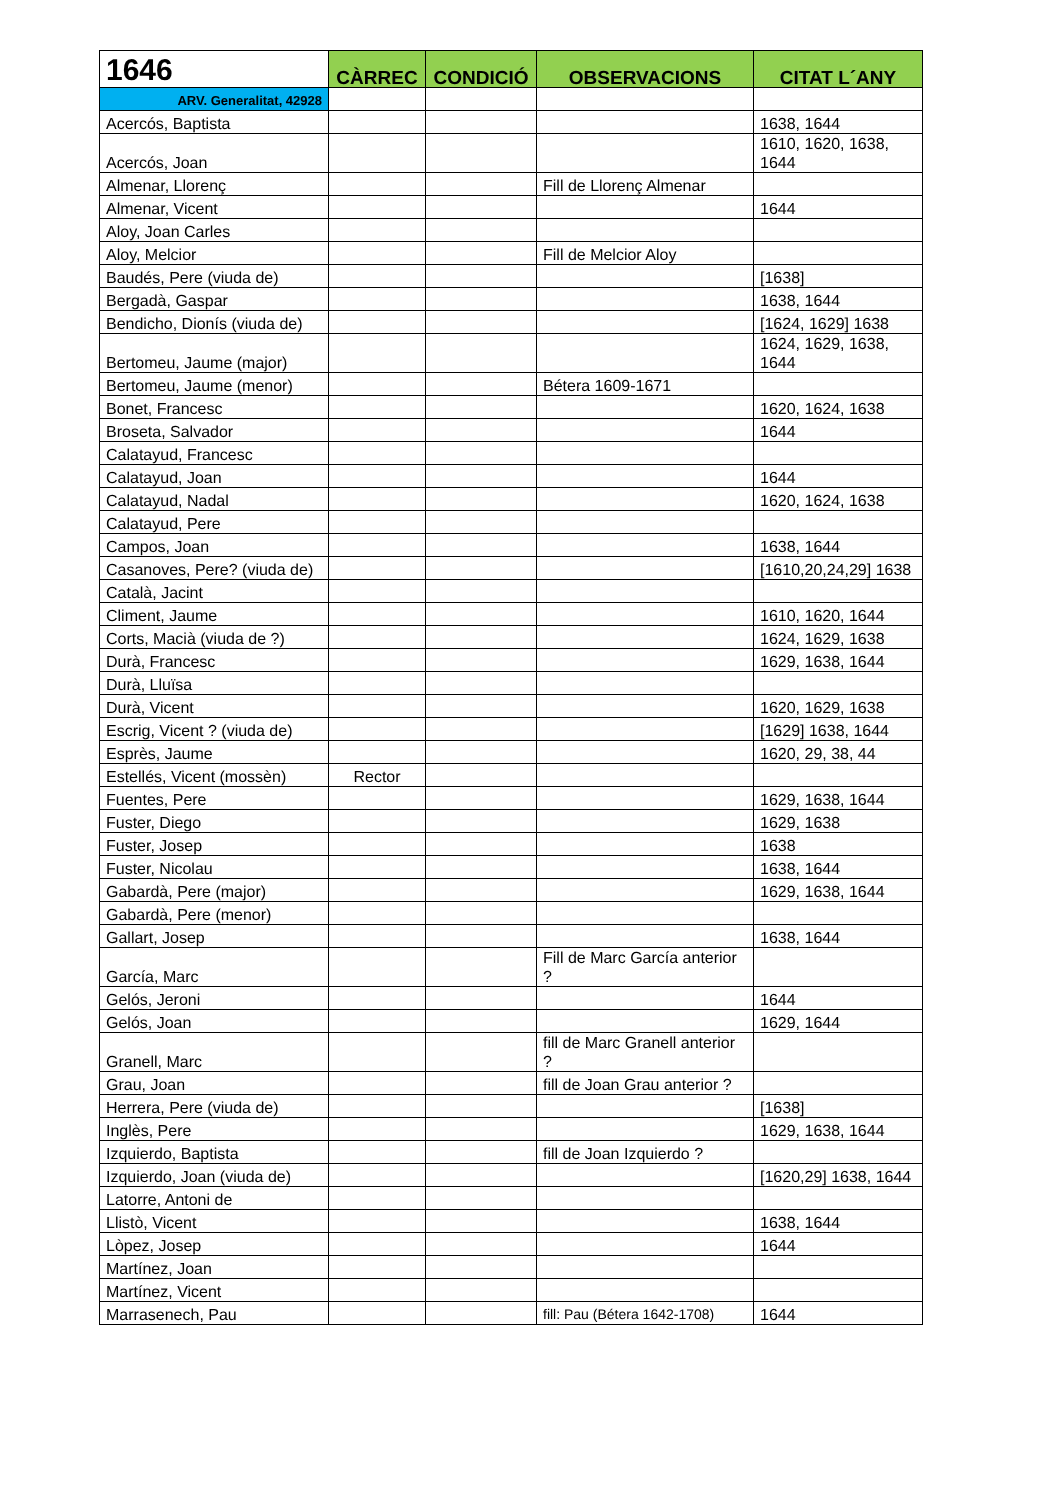| 1646 | CÀRREC | CONDICIÓ | OBSERVACIONS | CITAT L´ANY |
| --- | --- | --- | --- | --- |
| ARV. Generalitat, 42928 | | | | |
| Acercós, Baptista | | | | 1638, 1644 |
| Acercós, Joan | | | | 1610, 1620, 1638, 1644 |
| Almenar, Llorenç | | | Fill de Llorenç Almenar | |
| Almenar, Vicent | | | | 1644 |
| Aloy, Joan Carles | | | | |
| Aloy, Melcior | | | Fill de Melcior Aloy | |
| Baudés, Pere (viuda de) | | | | [1638] |
| Bergadà, Gaspar | | | | 1638, 1644 |
| Bendicho, Dionís (viuda de) | | | | [1624, 1629] 1638 |
| Bertomeu, Jaume (major) | | | | 1624, 1629, 1638, 1644 |
| Bertomeu, Jaume (menor) | | | Bétera 1609-1671 | |
| Bonet, Francesc | | | | 1620, 1624, 1638 |
| Broseta, Salvador | | | | 1644 |
| Calatayud, Francesc | | | | |
| Calatayud, Joan | | | | 1644 |
| Calatayud, Nadal | | | | 1620, 1624, 1638 |
| Calatayud, Pere | | | | |
| Campos, Joan | | | | 1638, 1644 |
| Casanoves, Pere? (viuda de) | | | | [1610,20,24,29] 1638 |
| Català, Jacint | | | | |
| Climent, Jaume | | | | 1610, 1620, 1644 |
| Corts, Macià (viuda de ?) | | | | 1624, 1629, 1638 |
| Durà, Francesc | | | | 1629, 1638, 1644 |
| Durà, Lluïsa | | | | |
| Durà, Vicent | | | | 1620, 1629, 1638 |
| Escrig, Vicent ? (viuda de) | | | | [1629] 1638, 1644 |
| Esprès, Jaume | | | | 1620, 29, 38, 44 |
| Estellés, Vicent (mossèn) | Rector | | | |
| Fuentes, Pere | | | | 1629, 1638, 1644 |
| Fuster, Diego | | | | 1629, 1638 |
| Fuster, Josep | | | | 1638 |
| Fuster, Nicolau | | | | 1638, 1644 |
| Gabardà, Pere (major) | | | | 1629, 1638, 1644 |
| Gabardà, Pere (menor) | | | | |
| Gallart, Josep | | | | 1638, 1644 |
| García, Marc | | | Fill de Marc García anterior ? | |
| Gelós, Jeroni | | | | 1644 |
| Gelós, Joan | | | | 1629, 1644 |
| Granell, Marc | | | fill de Marc Granell anterior ? | |
| Grau, Joan | | | fill de Joan Grau anterior ? | |
| Herrera, Pere (viuda de) | | | | [1638] |
| Inglès, Pere | | | | 1629, 1638, 1644 |
| Izquierdo, Baptista | | | fill de Joan Izquierdo ? | |
| Izquierdo, Joan (viuda de) | | | | [1620,29] 1638, 1644 |
| Latorre, Antoni de | | | | |
| Llistò, Vicent | | | | 1638, 1644 |
| Lòpez, Josep | | | | 1644 |
| Martínez, Joan | | | | |
| Martínez, Vicent | | | | |
| Marrasenech, Pau | | | fill: Pau (Bétera 1642-1708) | 1644 |